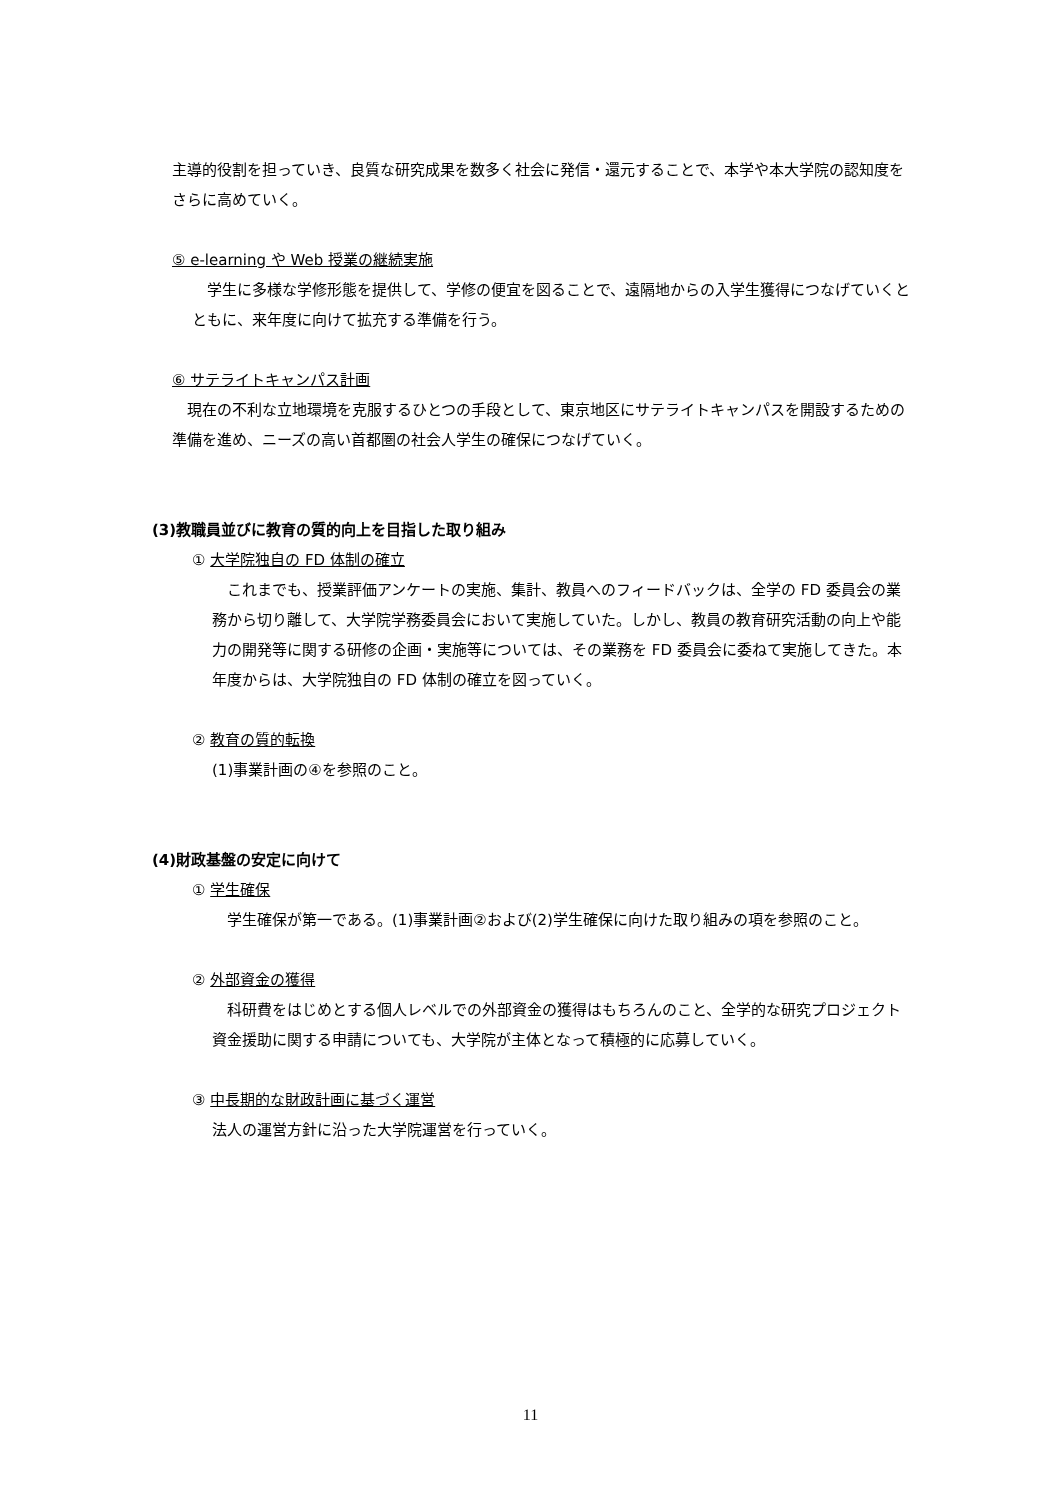主導的役割を担っていき、良質な研究成果を数多く社会に発信・還元することで、本学や本大学院の認知度をさらに高めていく。
⑤ e-learning や Web 授業の継続実施
　学生に多様な学修形態を提供して、学修の便宜を図ることで、遠隔地からの入学生獲得につなげていくとともに、来年度に向けて拡充する準備を行う。
⑥ サテライトキャンパス計画
　現在の不利な立地環境を克服するひとつの手段として、東京地区にサテライトキャンパスを開設するための準備を進め、ニーズの高い首都圏の社会人学生の確保につなげていく。
(3)教職員並びに教育の質的向上を目指した取り組み
① 大学院独自の FD 体制の確立
　これまでも、授業評価アンケートの実施、集計、教員へのフィードバックは、全学の FD 委員会の業務から切り離して、大学院学務委員会において実施していた。しかし、教員の教育研究活動の向上や能力の開発等に関する研修の企画・実施等については、その業務を FD 委員会に委ねて実施してきた。本年度からは、大学院独自の FD 体制の確立を図っていく。
② 教育の質的転換
(1)事業計画の④を参照のこと。
(4)財政基盤の安定に向けて
① 学生確保
　学生確保が第一である。(1)事業計画②および(2)学生確保に向けた取り組みの項を参照のこと。
② 外部資金の獲得
　科研費をはじめとする個人レベルでの外部資金の獲得はもちろんのこと、全学的な研究プロジェクト資金援助に関する申請についても、大学院が主体となって積極的に応募していく。
③ 中長期的な財政計画に基づく運営
法人の運営方針に沿った大学院運営を行っていく。
11